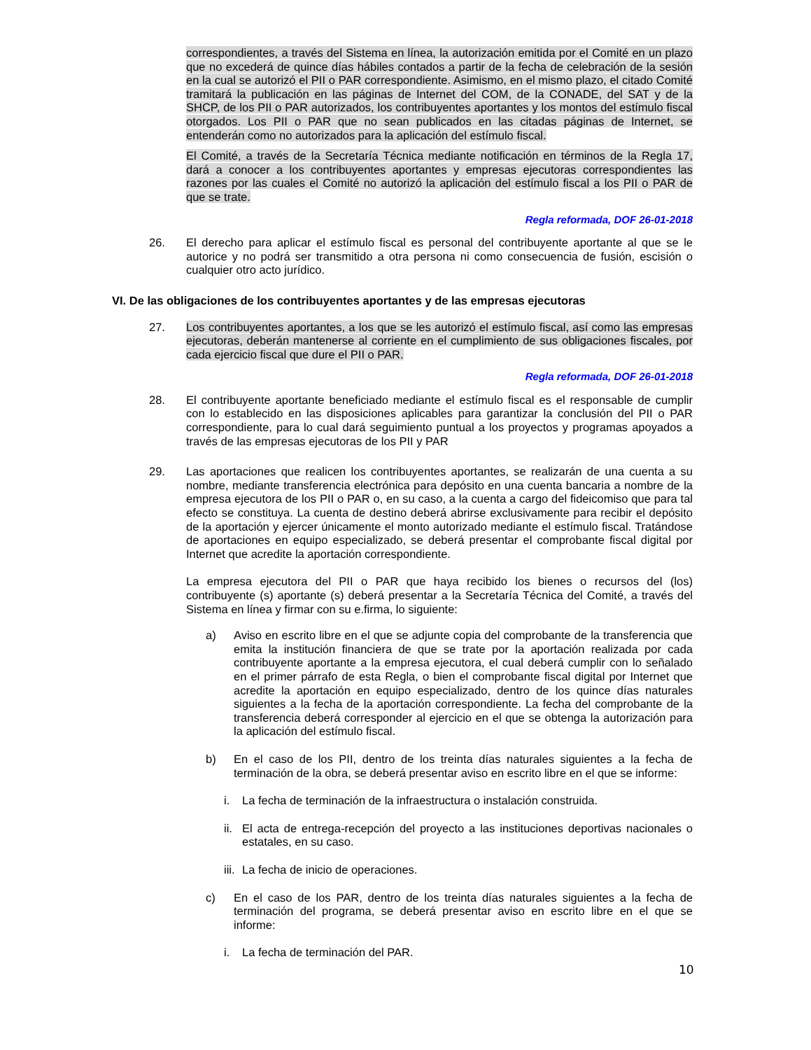correspondientes, a través del Sistema en línea, la autorización emitida por el Comité en un plazo que no excederá de quince días hábiles contados a partir de la fecha de celebración de la sesión en la cual se autorizó el PII o PAR correspondiente. Asimismo, en el mismo plazo, el citado Comité tramitará la publicación en las páginas de Internet del COM, de la CONADE, del SAT y de la SHCP, de los PII o PAR autorizados, los contribuyentes aportantes y los montos del estímulo fiscal otorgados. Los PII o PAR que no sean publicados en las citadas páginas de Internet, se entenderán como no autorizados para la aplicación del estímulo fiscal.
El Comité, a través de la Secretaría Técnica mediante notificación en términos de la Regla 17, dará a conocer a los contribuyentes aportantes y empresas ejecutoras correspondientes las razones por las cuales el Comité no autorizó la aplicación del estímulo fiscal a los PII o PAR de que se trate.
Regla reformada, DOF 26-01-2018
26. El derecho para aplicar el estímulo fiscal es personal del contribuyente aportante al que se le autorice y no podrá ser transmitido a otra persona ni como consecuencia de fusión, escisión o cualquier otro acto jurídico.
VI. De las obligaciones de los contribuyentes aportantes y de las empresas ejecutoras
27. Los contribuyentes aportantes, a los que se les autorizó el estímulo fiscal, así como las empresas ejecutoras, deberán mantenerse al corriente en el cumplimiento de sus obligaciones fiscales, por cada ejercicio fiscal que dure el PII o PAR.
Regla reformada, DOF 26-01-2018
28. El contribuyente aportante beneficiado mediante el estímulo fiscal es el responsable de cumplir con lo establecido en las disposiciones aplicables para garantizar la conclusión del PII o PAR correspondiente, para lo cual dará seguimiento puntual a los proyectos y programas apoyados a través de las empresas ejecutoras de los PII y PAR
29. Las aportaciones que realicen los contribuyentes aportantes, se realizarán de una cuenta a su nombre, mediante transferencia electrónica para depósito en una cuenta bancaria a nombre de la empresa ejecutora de los PII o PAR o, en su caso, a la cuenta a cargo del fideicomiso que para tal efecto se constituya. La cuenta de destino deberá abrirse exclusivamente para recibir el depósito de la aportación y ejercer únicamente el monto autorizado mediante el estímulo fiscal. Tratándose de aportaciones en equipo especializado, se deberá presentar el comprobante fiscal digital por Internet que acredite la aportación correspondiente.
La empresa ejecutora del PII o PAR que haya recibido los bienes o recursos del (los) contribuyente (s) aportante (s) deberá presentar a la Secretaría Técnica del Comité, a través del Sistema en línea y firmar con su e.firma, lo siguiente:
a) Aviso en escrito libre en el que se adjunte copia del comprobante de la transferencia que emita la institución financiera de que se trate por la aportación realizada por cada contribuyente aportante a la empresa ejecutora, el cual deberá cumplir con lo señalado en el primer párrafo de esta Regla, o bien el comprobante fiscal digital por Internet que acredite la aportación en equipo especializado, dentro de los quince días naturales siguientes a la fecha de la aportación correspondiente. La fecha del comprobante de la transferencia deberá corresponder al ejercicio en el que se obtenga la autorización para la aplicación del estímulo fiscal.
b) En el caso de los PII, dentro de los treinta días naturales siguientes a la fecha de terminación de la obra, se deberá presentar aviso en escrito libre en el que se informe:
i. La fecha de terminación de la infraestructura o instalación construida.
ii.
El acta de entrega-recepción del proyecto a las instituciones deportivas nacionales o estatales, en su caso.
iii.
La fecha de inicio de operaciones.
c) En el caso de los PAR, dentro de los treinta días naturales siguientes a la fecha de terminación del programa, se deberá presentar aviso en escrito libre en el que se informe:
i. La fecha de terminación del PAR.
10